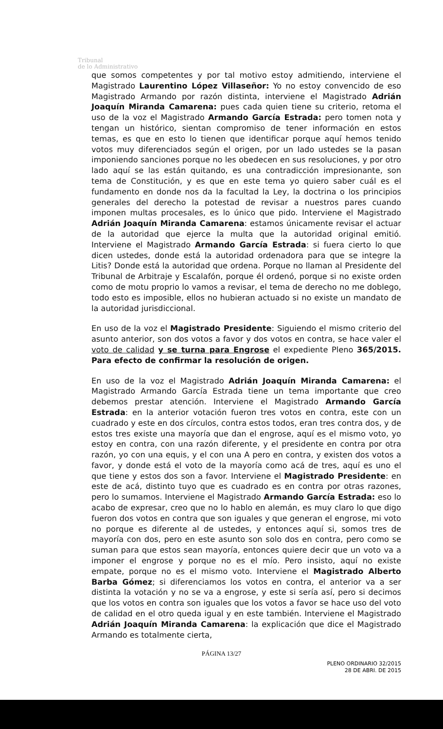Tribunal
de lo Administrativo
que somos competentes y por tal motivo estoy admitiendo, interviene el Magistrado Laurentino López Villaseñor: Yo no estoy convencido de eso Magistrado Armando por razón distinta, interviene el Magistrado Adrián Joaquín Miranda Camarena: pues cada quien tiene su criterio, retoma el uso de la voz el Magistrado Armando García Estrada: pero tomen nota y tengan un histórico, sientan compromiso de tener información en estos temas, es que en esto lo tienen que identificar porque aquí hemos tenido votos muy diferenciados según el origen, por un lado ustedes se la pasan imponiendo sanciones porque no les obedecen en sus resoluciones, y por otro lado aquí se las están quitando, es una contradicción impresionante, son tema de Constitución, y es que en este tema yo quiero saber cuál es el fundamento en donde nos da la facultad la Ley, la doctrina o los principios generales del derecho la potestad de revisar a nuestros pares cuando imponen multas procesales, es lo único que pido. Interviene el Magistrado Adrián Joaquín Miranda Camarena: estamos únicamente revisar el actuar de la autoridad que ejerce la multa que la autoridad original emitió. Interviene el Magistrado Armando García Estrada: si fuera cierto lo que dicen ustedes, donde está la autoridad ordenadora para que se integre la Litis? Donde está la autoridad que ordena. Porque no llaman al Presidente del Tribunal de Arbitraje y Escalafón, porque él ordenó, porque si no existe orden como de motu proprio lo vamos a revisar, el tema de derecho no me doblego, todo esto es imposible, ellos no hubieran actuado si no existe un mandato de la autoridad jurisdiccional.
En uso de la voz el Magistrado Presidente: Siguiendo el mismo criterio del asunto anterior, son dos votos a favor y dos votos en contra, se hace valer el voto de calidad y se turna para Engrose el expediente Pleno 365/2015. Para efecto de confirmar la resolución de origen.
En uso de la voz el Magistrado Adrián Joaquín Miranda Camarena: el Magistrado Armando García Estrada tiene un tema importante que creo debemos prestar atención. Interviene el Magistrado Armando García Estrada: en la anterior votación fueron tres votos en contra, este con un cuadrado y este en dos círculos, contra estos todos, eran tres contra dos, y de estos tres existe una mayoría que dan el engrose, aquí es el mismo voto, yo estoy en contra, con una razón diferente, y el presidente en contra por otra razón, yo con una equis, y el con una A pero en contra, y existen dos votos a favor, y donde está el voto de la mayoría como acá de tres, aquí es uno el que tiene y estos dos son a favor. Interviene el Magistrado Presidente: en este de acá, distinto tuyo que es cuadrado es en contra por otras razones, pero lo sumamos. Interviene el Magistrado Armando García Estrada: eso lo acabo de expresar, creo que no lo hablo en alemán, es muy claro lo que digo fueron dos votos en contra que son iguales y que generan el engrose, mi voto no porque es diferente al de ustedes, y entonces aquí si, somos tres de mayoría con dos, pero en este asunto son solo dos en contra, pero como se suman para que estos sean mayoría, entonces quiere decir que un voto va a imponer el engrose y porque no es el mío. Pero insisto, aquí no existe empate, porque no es el mismo voto. Interviene el Magistrado Alberto Barba Gómez; si diferenciamos los votos en contra, el anterior va a ser distinta la votación y no se va a engrose, y este si sería así, pero si decimos que los votos en contra son iguales que los votos a favor se hace uso del voto de calidad en el otro queda igual y en este también. Interviene el Magistrado Adrián Joaquín Miranda Camarena: la explicación que dice el Magistrado Armando es totalmente cierta,
PÁGINA 13/27
PLENO ORDINARIO 32/2015
28 DE ABRI. DE 2015